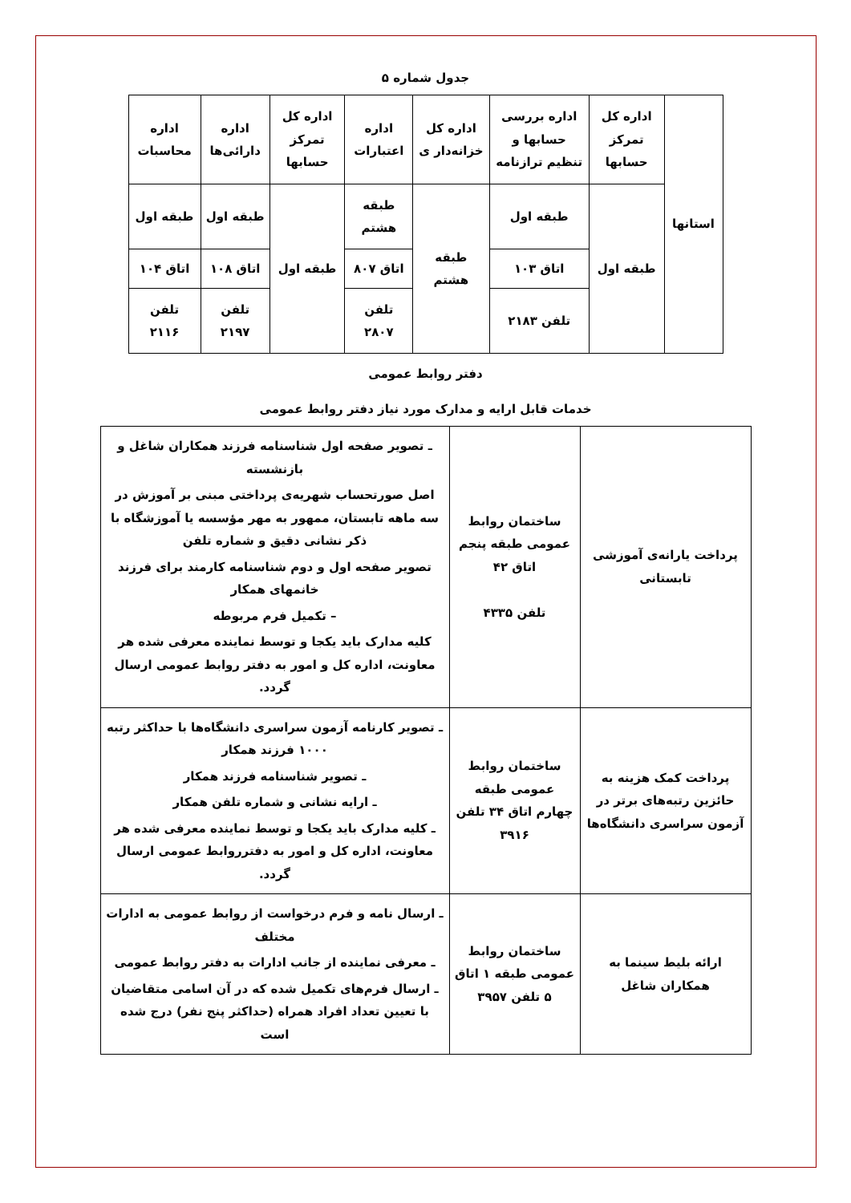جدول شماره ۵
| استانها | اداره کل تمرکز حسابها | اداره بررسی حسابها و تنظیم ترازنامه | اداره کل خزانه‌دار ی | اداره اعتبارات | اداره کل تمرکز حسابها | اداره دارائی‌ها | اداره محاسبات |
| | طبقه اول | طبقه اول | طبقه هشتم | طبقه هشتم | طبقه اول | طبقه اول | طبقه اول |
| | | اتاق ۱۰۳ | | اتاق ۸۰۷ | | اتاق ۱۰۸ | اتاق ۱۰۴ |
| | | تلفن ۲۱۸۳ | | تلفن ۲۸۰۷ | | تلفن ۲۱۹۷ | تلفن ۲۱۱۶ |
دفتر روابط عمومی
خدمات قابل ارایه و مدارک مورد نیاز دفتر روابط عمومی
| پرداخت یارانه‌ی آموزشی تابستانی | ساختمان روابط عمومی طبقه پنجم اتاق ۴۲ تلفن ۴۳۳۵ | ـ تصویر صفحه اول شناسنامه فرزند همکاران شاغل و بازنشسته اصل صورتحساب شهریه‌ی پرداختی مبنی بر آموزش در سه ماهه تابستان، ممهور به مهر مؤسسه یا آموزشگاه با ذکر نشانی دقیق و شماره تلفن تصویر صفحه اول و دوم شناسنامه کارمند برای فرزند خانمهای همکار – تکمیل فرم مربوطه کلیه مدارک باید یکجا و توسط نماینده معرفی شده هر معاونت، اداره کل و امور به دفتر روابط عمومی ارسال گردد. |
| پرداخت کمک هزینه به حائزین رتبه‌های برتر در آزمون سراسری دانشگاه‌ها | ساختمان روابط عمومی طبقه چهارم اتاق ۳۴ تلفن ۳۹۱۶ | ـ تصویر کارنامه آزمون سراسری دانشگاه‌ها با حداکثر رتبه ۱۰۰۰ فرزند همکار ـ تصویر شناسنامه فرزند همکار ـ ارایه نشانی و شماره تلفن همکار ـ کلیه مدارک باید یکجا و توسط نماینده معرفی شده هر معاونت، اداره کل و امور به دفترروابط عمومی ارسال گردد. |
| ارائه بلیط سینما به همکاران شاغل | ساختمان روابط عمومی طبقه ۱ اتاق ۵ تلفن ۳۹۵۷ | ـ ارسال نامه و فرم درخواست از روابط عمومی به ادارات مختلف ـ معرفی نماینده از جانب ادارات به دفتر روابط عمومی ـ ارسال فرم‌های تکمیل شده که در آن اسامی متقاضیان با تعیین تعداد افراد همراه (حداکثر پنج نفر) درج شده است |